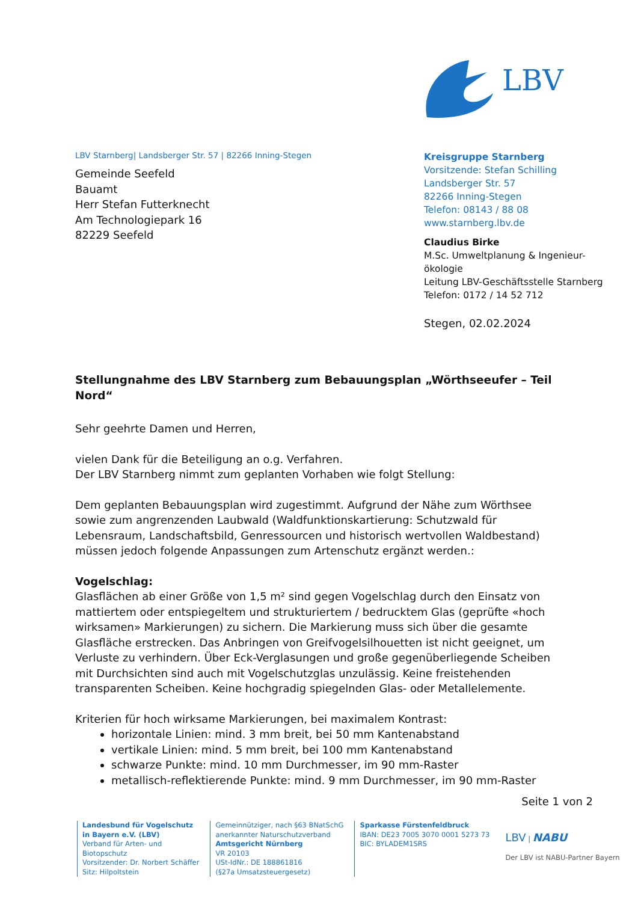LBV
LBV Starnberg| Landsberger Str. 57 | 82266 Inning-Stegen
Gemeinde Seefeld
Bauamt
Herr Stefan Futterknecht
Am Technologiepark 16
82229 Seefeld
Kreisgruppe Starnberg
Vorsitzende: Stefan Schilling
Landsberger Str. 57
82266 Inning-Stegen
Telefon: 08143 / 88 08
www.starnberg.lbv.de
Claudius Birke
M.Sc. Umweltplanung & Ingenieur-ökologie
Leitung LBV-Geschäftsstelle Starnberg
Telefon: 0172 / 14 52 712
Stegen, 02.02.2024
Stellungnahme des LBV Starnberg zum Bebauungsplan „Wörthseeufer – Teil Nord“
Sehr geehrte Damen und Herren,
vielen Dank für die Beteiligung an o.g. Verfahren.
Der LBV Starnberg nimmt zum geplanten Vorhaben wie folgt Stellung:
Dem geplanten Bebauungsplan wird zugestimmt. Aufgrund der Nähe zum Wörthsee sowie zum angrenzenden Laubwald (Waldfunktionskartierung: Schutzwald für Lebensraum, Landschaftsbild, Genressourcen und historisch wertvollen Waldbestand) müssen jedoch folgende Anpassungen zum Artenschutz ergänzt werden.:
Vogelschlag:
Glasflächen ab einer Größe von 1,5 m² sind gegen Vogelschlag durch den Einsatz von mattiertem oder entspiegeltem und strukturiertem / bedrucktem Glas (geprüfte «hoch wirksamen» Markierungen) zu sichern. Die Markierung muss sich über die gesamte Glasfläche erstrecken. Das Anbringen von Greifvogelsilhouetten ist nicht geeignet, um Verluste zu verhindern. Über Eck-Verglasungen und große gegenüberliegende Scheiben mit Durchsichten sind auch mit Vogelschutzglas unzulässig. Keine freistehenden transparenten Scheiben. Keine hochgradig spiegelnden Glas- oder Metallelemente.
Kriterien für hoch wirksame Markierungen, bei maximalem Kontrast:
horizontale Linien: mind. 3 mm breit, bei 50 mm Kantenabstand
vertikale Linien: mind. 5 mm breit, bei 100 mm Kantenabstand
schwarze Punkte: mind. 10 mm Durchmesser, im 90 mm-Raster
metallisch-reflektierende Punkte: mind. 9 mm Durchmesser, im 90 mm-Raster
Seite 1 von 2
Landesbund für Vogelschutz
in Bayern e.V. (LBV)
Verband für Arten- und
Biotopschutz
Vorsitzender: Dr. Norbert Schäffer
Sitz: Hilpoltstein
Gemeinnütziger, nach §63 BNatSchG
anerkannter Naturschutzverband
Amtsgericht Nürnberg
VR 20103
USt-IdNr.: DE 188861816
(§27a Umsatzsteuergesetz)
Sparkasse Fürstenfeldbruck
IBAN: DE23 7005 3070 0001 5273 73
BIC: BYLADEM1SRS
LBV | NABU
Der LBV ist NABU-Partner Bayern